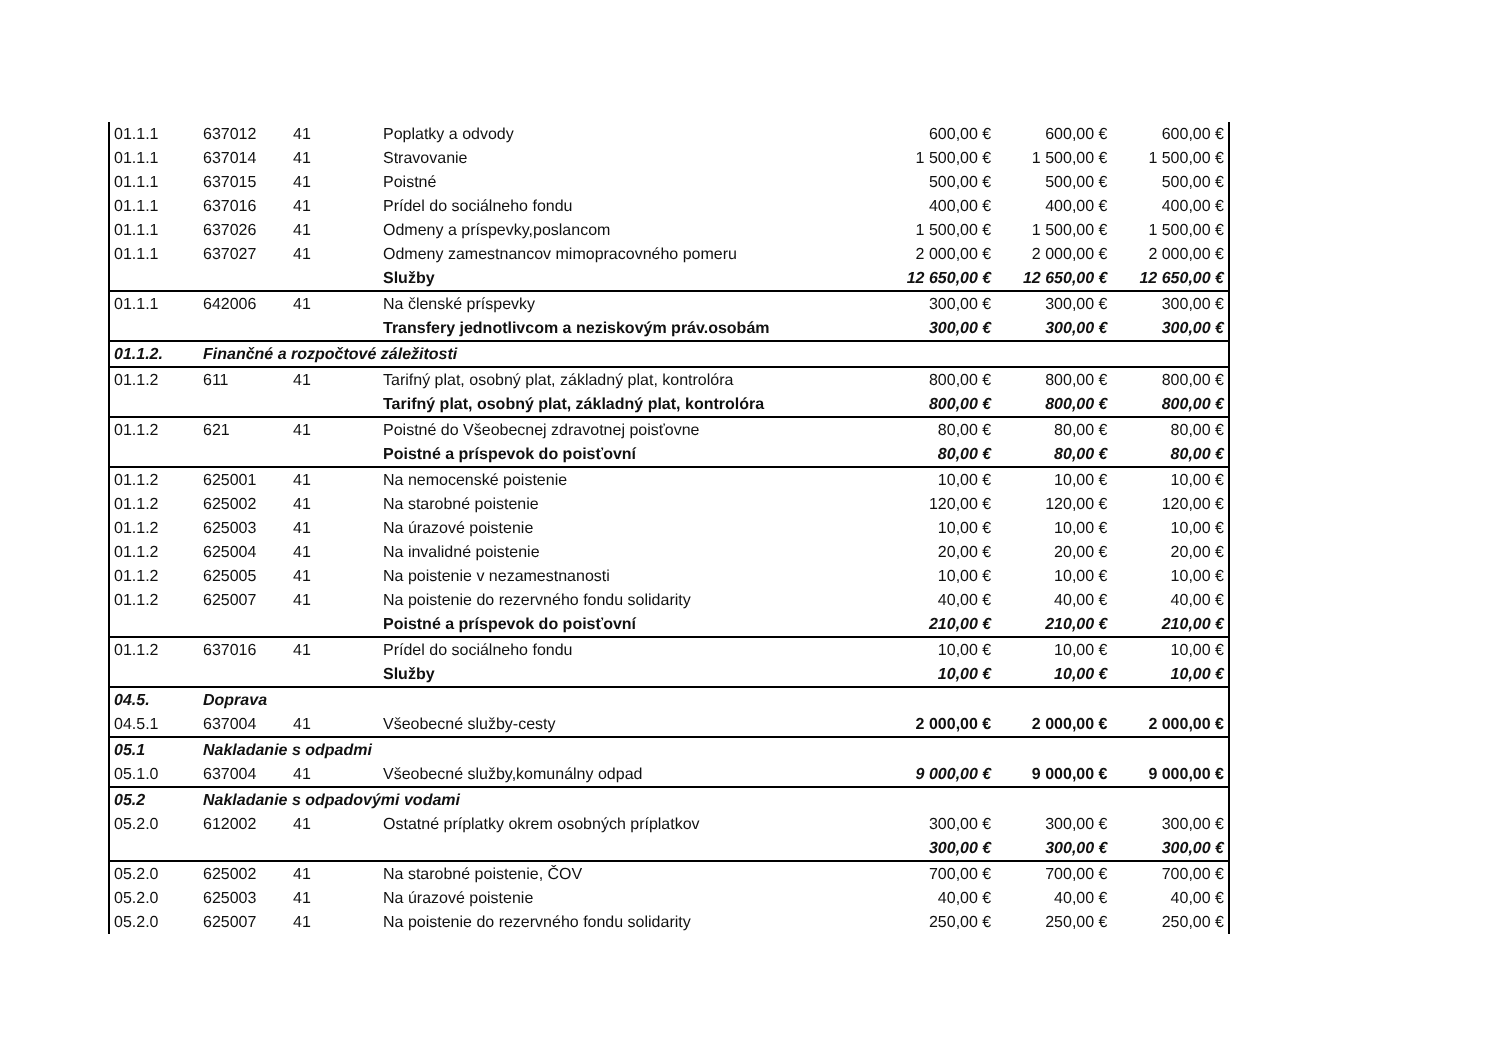| 01.1.1 | 637012 | 41 | Poplatky a odvody | 600,00 € | 600,00 € | 600,00 € |
| 01.1.1 | 637014 | 41 | Stravovanie | 1 500,00 € | 1 500,00 € | 1 500,00 € |
| 01.1.1 | 637015 | 41 | Poistné | 500,00 € | 500,00 € | 500,00 € |
| 01.1.1 | 637016 | 41 | Prídel do sociálneho fondu | 400,00 € | 400,00 € | 400,00 € |
| 01.1.1 | 637026 | 41 | Odmeny a príspevky,poslancom | 1 500,00 € | 1 500,00 € | 1 500,00 € |
| 01.1.1 | 637027 | 41 | Odmeny zamestnancov mimopracovného pomeru | 2 000,00 € | 2 000,00 € | 2 000,00 € |
| | | | Služby | 12 650,00 € | 12 650,00 € | 12 650,00 € |
| 01.1.1 | 642006 | 41 | Na členské príspevky | 300,00 € | 300,00 € | 300,00 € |
| | | | Transfery jednotlivcom a neziskovým práv.osobám | 300,00 € | 300,00 € | 300,00 € |
| 01.1.2. | Finančné a rozpočtové záležitosti | | | | | |
| 01.1.2 | 611 | 41 | Tarifný plat, osobný plat, základný plat, kontrolóra | 800,00 € | 800,00 € | 800,00 € |
| | | | Tarifný plat, osobný plat, základný plat, kontrolóra | 800,00 € | 800,00 € | 800,00 € |
| 01.1.2 | 621 | 41 | Poistné do Všeobecnej zdravotnej poisťovne | 80,00 € | 80,00 € | 80,00 € |
| | | | Poistné a príspevok do poisťovní | 80,00 € | 80,00 € | 80,00 € |
| 01.1.2 | 625001 | 41 | Na nemocenské poistenie | 10,00 € | 10,00 € | 10,00 € |
| 01.1.2 | 625002 | 41 | Na starobné poistenie | 120,00 € | 120,00 € | 120,00 € |
| 01.1.2 | 625003 | 41 | Na úrazové poistenie | 10,00 € | 10,00 € | 10,00 € |
| 01.1.2 | 625004 | 41 | Na invalidné poistenie | 20,00 € | 20,00 € | 20,00 € |
| 01.1.2 | 625005 | 41 | Na poistenie v nezamestnanosti | 10,00 € | 10,00 € | 10,00 € |
| 01.1.2 | 625007 | 41 | Na poistenie do rezervného fondu solidarity | 40,00 € | 40,00 € | 40,00 € |
| | | | Poistné a príspevok do poisťovní | 210,00 € | 210,00 € | 210,00 € |
| 01.1.2 | 637016 | 41 | Prídel do sociálneho fondu | 10,00 € | 10,00 € | 10,00 € |
| | | | Služby | 10,00 € | 10,00 € | 10,00 € |
| 04.5. | Doprava | | | | | |
| 04.5.1 | 637004 | 41 | Všeobecné služby-cesty | 2 000,00 € | 2 000,00 € | 2 000,00 € |
| 05.1 | Nakladanie s odpadmi | | | | | |
| 05.1.0 | 637004 | 41 | Všeobecné služby,komunálny odpad | 9 000,00 € | 9 000,00 € | 9 000,00 € |
| 05.2 | Nakladanie s odpadovými vodami | | | | | |
| 05.2.0 | 612002 | 41 | Ostatné príplatky okrem osobných príplatkov | 300,00 € | 300,00 € | 300,00 € |
| | | | | 300,00 € | 300,00 € | 300,00 € |
| 05.2.0 | 625002 | 41 | Na starobné poistenie, ČOV | 700,00 € | 700,00 € | 700,00 € |
| 05.2.0 | 625003 | 41 | Na úrazové poistenie | 40,00 € | 40,00 € | 40,00 € |
| 05.2.0 | 625007 | 41 | Na poistenie do rezervného fondu solidarity | 250,00 € | 250,00 € | 250,00 € |